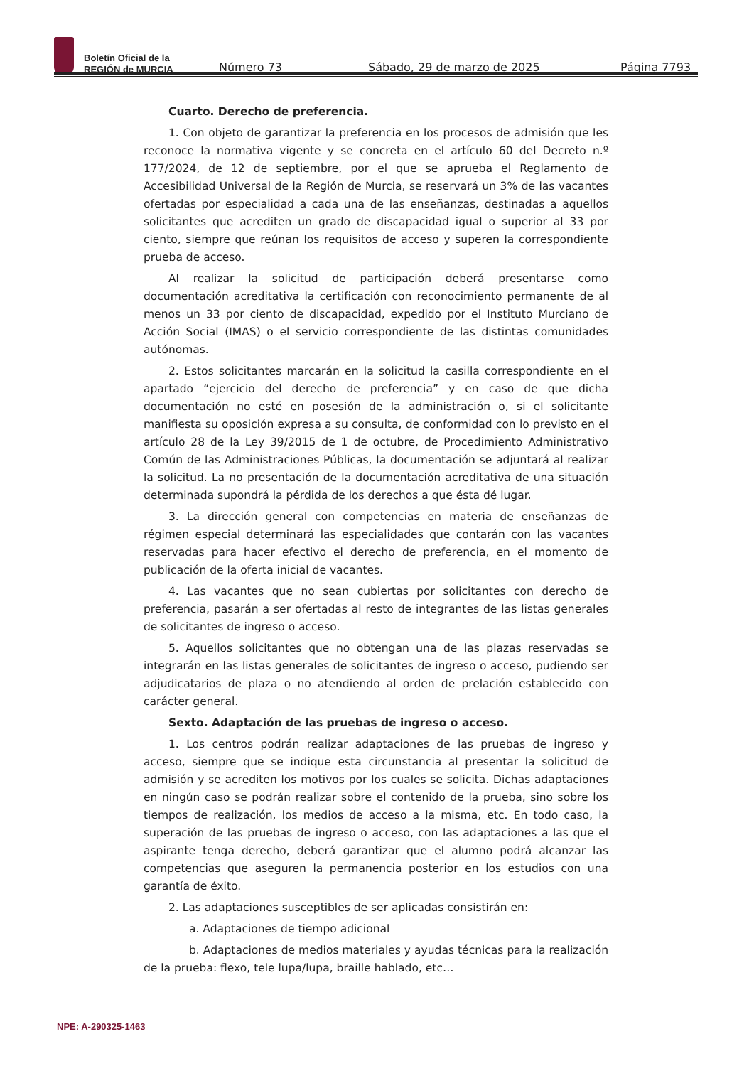Boletín Oficial de la
REGIÓN de MURCIA
Número 73 Sábado, 29 de marzo de 2025 Página 7793
Cuarto. Derecho de preferencia.
1. Con objeto de garantizar la preferencia en los procesos de admisión que les reconoce la normativa vigente y se concreta en el artículo 60 del Decreto n.º 177/2024, de 12 de septiembre, por el que se aprueba el Reglamento de Accesibilidad Universal de la Región de Murcia, se reservará un 3% de las vacantes ofertadas por especialidad a cada una de las enseñanzas, destinadas a aquellos solicitantes que acrediten un grado de discapacidad igual o superior al 33 por ciento, siempre que reúnan los requisitos de acceso y superen la correspondiente prueba de acceso.
Al realizar la solicitud de participación deberá presentarse como documentación acreditativa la certificación con reconocimiento permanente de al menos un 33 por ciento de discapacidad, expedido por el Instituto Murciano de Acción Social (IMAS) o el servicio correspondiente de las distintas comunidades autónomas.
2. Estos solicitantes marcarán en la solicitud la casilla correspondiente en el apartado “ejercicio del derecho de preferencia” y en caso de que dicha documentación no esté en posesión de la administración o, si el solicitante manifiesta su oposición expresa a su consulta, de conformidad con lo previsto en el artículo 28 de la Ley 39/2015 de 1 de octubre, de Procedimiento Administrativo Común de las Administraciones Públicas, la documentación se adjuntará al realizar la solicitud. La no presentación de la documentación acreditativa de una situación determinada supondrá la pérdida de los derechos a que ésta dé lugar.
3. La dirección general con competencias en materia de enseñanzas de régimen especial determinará las especialidades que contarán con las vacantes reservadas para hacer efectivo el derecho de preferencia, en el momento de publicación de la oferta inicial de vacantes.
4. Las vacantes que no sean cubiertas por solicitantes con derecho de preferencia, pasarán a ser ofertadas al resto de integrantes de las listas generales de solicitantes de ingreso o acceso.
5. Aquellos solicitantes que no obtengan una de las plazas reservadas se integrarán en las listas generales de solicitantes de ingreso o acceso, pudiendo ser adjudicatarios de plaza o no atendiendo al orden de prelación establecido con carácter general.
Sexto. Adaptación de las pruebas de ingreso o acceso.
1. Los centros podrán realizar adaptaciones de las pruebas de ingreso y acceso, siempre que se indique esta circunstancia al presentar la solicitud de admisión y se acrediten los motivos por los cuales se solicita. Dichas adaptaciones en ningún caso se podrán realizar sobre el contenido de la prueba, sino sobre los tiempos de realización, los medios de acceso a la misma, etc. En todo caso, la superación de las pruebas de ingreso o acceso, con las adaptaciones a las que el aspirante tenga derecho, deberá garantizar que el alumno podrá alcanzar las competencias que aseguren la permanencia posterior en los estudios con una garantía de éxito.
2. Las adaptaciones susceptibles de ser aplicadas consistirán en:
a. Adaptaciones de tiempo adicional
b. Adaptaciones de medios materiales y ayudas técnicas para la realización de la prueba: flexo, tele lupa/lupa, braille hablado, etc…
NPE: A-290325-1463